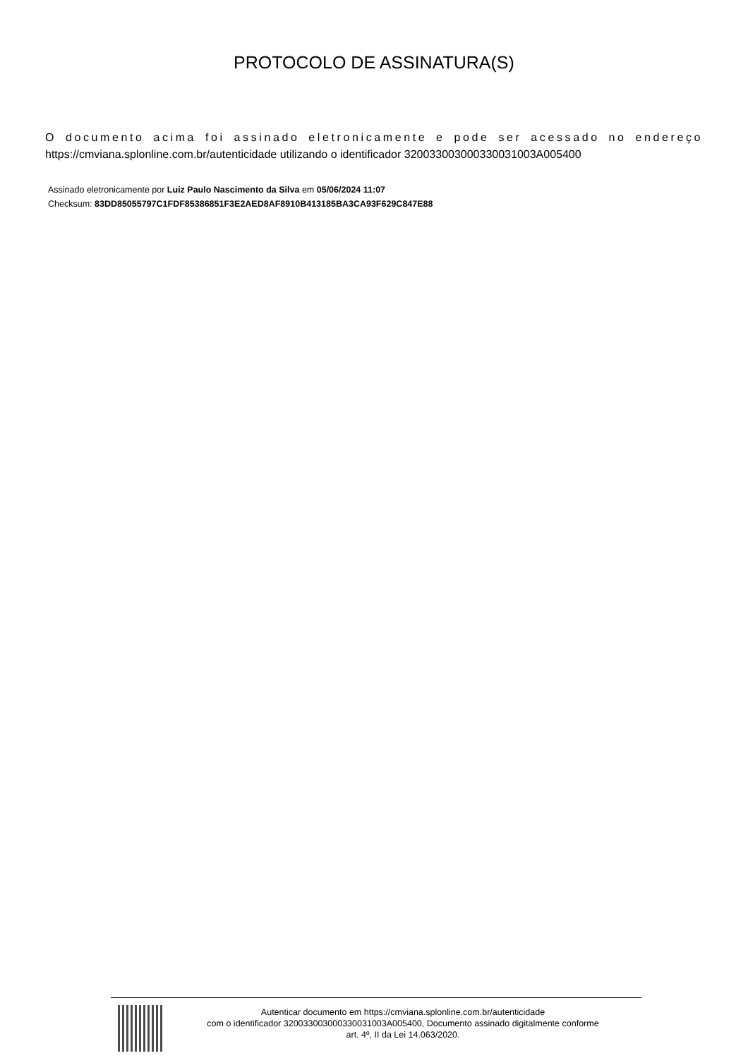PROTOCOLO DE ASSINATURA(S)
O documento acima foi assinado eletronicamente e pode ser acessado no endereço https://cmviana.splonline.com.br/autenticidade utilizando o identificador 320033003000330031003A005400
Assinado eletronicamente por Luiz Paulo Nascimento da Silva em 05/06/2024 11:07
Checksum: 83DD85055797C1FDF85386851F3E2AED8AF8910B413185BA3CA93F629C847E88
Autenticar documento em https://cmviana.splonline.com.br/autenticidade
com o identificador 320033003000330031003A005400, Documento assinado digitalmente conforme
art. 4º, II da Lei 14.063/2020.